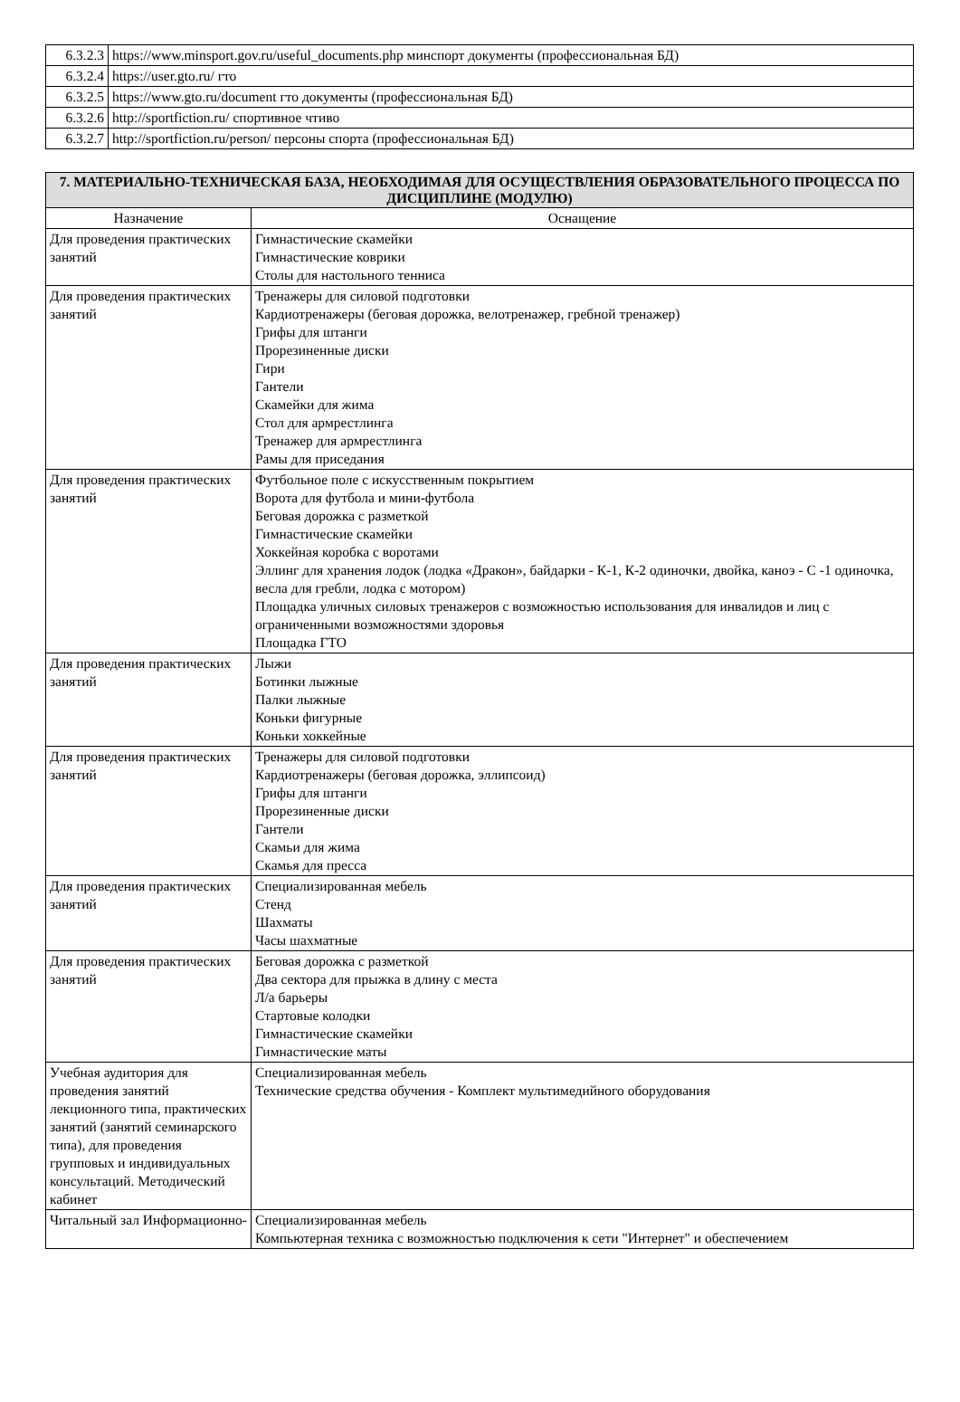| 6.3.2.3 | https://www.minsport.gov.ru/useful_documents.php минспорт документы (профессиональная БД) |
| 6.3.2.4 | https://user.gto.ru/ гто |
| 6.3.2.5 | https://www.gto.ru/document гто документы (профессиональная БД) |
| 6.3.2.6 | http://sportfiction.ru/ спортивное чтиво |
| 6.3.2.7 | http://sportfiction.ru/person/ персоны спорта (профессиональная БД) |
| 7. МАТЕРИАЛЬНО-ТЕХНИЧЕСКАЯ БАЗА, НЕОБХОДИМАЯ ДЛЯ ОСУЩЕСТВЛЕНИЯ ОБРАЗОВАТЕЛЬНОГО ПРОЦЕССА ПО ДИСЦИПЛИНЕ (МОДУЛЮ) | |
| --- | --- |
| Назначение | Оснащение |
| Для проведения практических занятий | Гимнастические скамейки Гимнастические коврики Столы для настольного тенниса |
| Для проведения практических занятий | Тренажеры для силовой подготовки Кардиотренажеры (беговая дорожка, велотренажер, гребной тренажер) Грифы для штанги Прорезиненные диски Гири Гантели Скамейки для жима Стол для армрестлинга Тренажер для армрестлинга Рамы для приседания |
| Для проведения практических занятий | Футбольное поле с искусственным покрытием Ворота для футбола и мини-футбола Беговая дорожка с разметкой Гимнастические скамейки Хоккейная коробка с воротами Эллинг для хранения лодок (лодка «Дракон», байдарки - К-1, К-2 одиночки, двойка, каноэ - С -1 одиночка, весла для гребли, лодка с мотором) Площадка уличных силовых тренажеров с возможностью использования для инвалидов и лиц с ограниченными возможностями здоровья Площадка ГТО |
| Для проведения практических занятий | Лыжи Ботинки лыжные Палки лыжные Коньки фигурные Коньки хоккейные |
| Для проведения практических занятий | Тренажеры для силовой подготовки Кардиотренажеры (беговая дорожка, эллипсоид) Грифы для штанги Прорезиненные диски Гантели Скамьи для жима Скамья для пресса |
| Для проведения практических занятий | Специализированная мебель Стенд Шахматы Часы шахматные |
| Для проведения практических занятий | Беговая дорожка с разметкой Два сектора для прыжка в длину с места Л/а барьеры Стартовые колодки Гимнастические скамейки Гимнастические маты |
| Учебная аудитория для проведения занятий лекционного типа, практических занятий (занятий семинарского типа), для проведения групповых и индивидуальных консультаций. Методический кабинет | Специализированная мебель Технические средства обучения - Комплект мультимедийного оборудования |
| Читальный зал Информационно- | Специализированная мебель Компьютерная техника с возможностью подключения к сети "Интернет" и обеспечением |